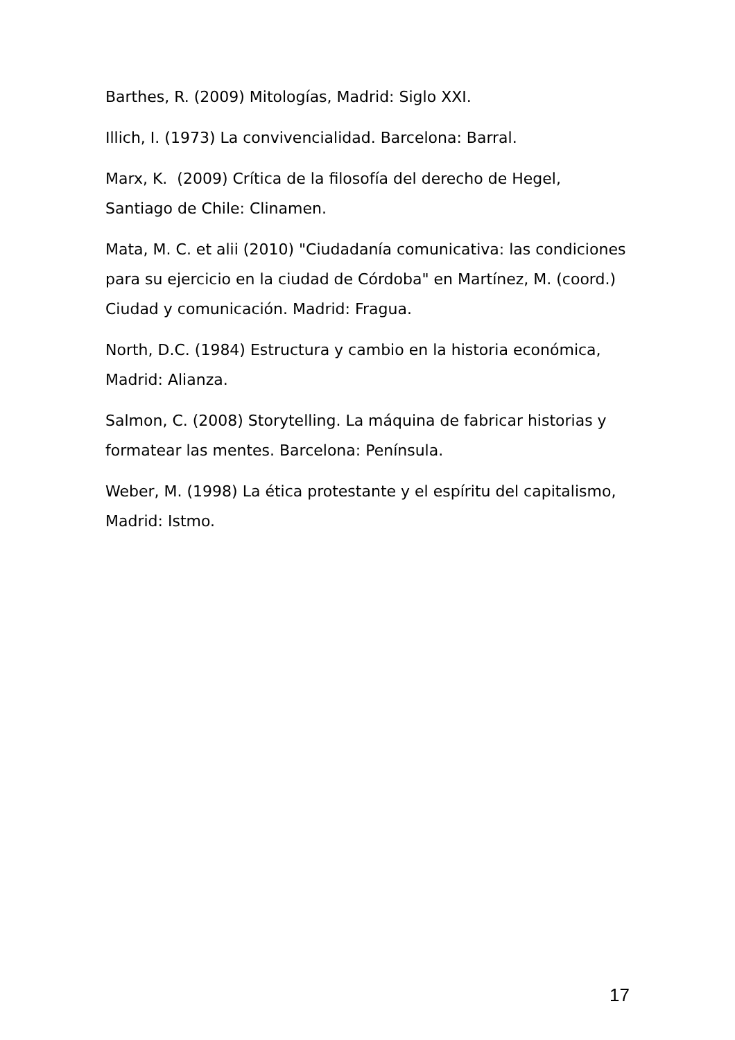Barthes, R. (2009) Mitologías, Madrid: Siglo XXI.
Illich, I. (1973) La convivencialidad. Barcelona: Barral.
Marx, K. (2009) Crítica de la filosofía del derecho de Hegel, Santiago de Chile: Clinamen.
Mata, M. C. et alii (2010) "Ciudadanía comunicativa: las condiciones para su ejercicio en la ciudad de Córdoba" en Martínez, M. (coord.) Ciudad y comunicación. Madrid: Fragua.
North, D.C. (1984) Estructura y cambio en la historia económica, Madrid: Alianza.
Salmon, C. (2008) Storytelling. La máquina de fabricar historias y formatear las mentes. Barcelona: Península.
Weber, M. (1998) La ética protestante y el espíritu del capitalismo, Madrid: Istmo.
17